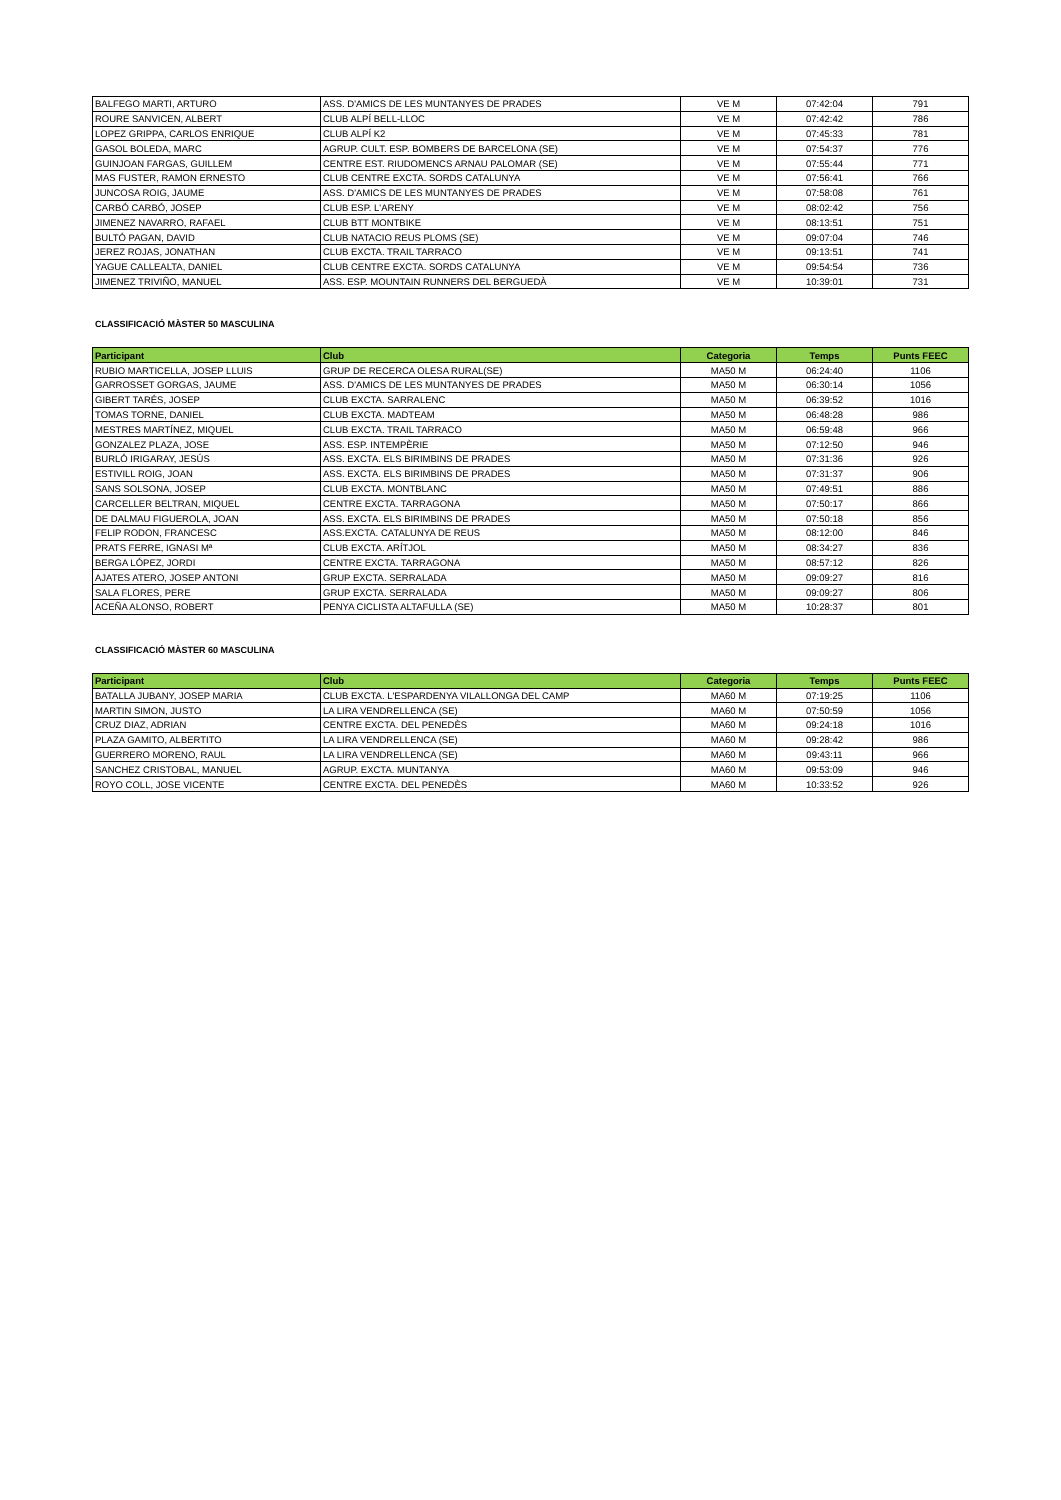| BALFEGO MARTI, ARTURO | ASS. D'AMICS DE LES MUNTANYES DE PRADES | VE M | 07:42:04 | 791 |
| ROURE SANVICEN, ALBERT | CLUB ALPÍ BELL-LLOC | VE M | 07:42:42 | 786 |
| LOPEZ GRIPPA, CARLOS ENRIQUE | CLUB ALPÍ K2 | VE M | 07:45:33 | 781 |
| GASOL BOLEDA, MARC | AGRUP. CULT. ESP. BOMBERS DE BARCELONA (SE) | VE M | 07:54:37 | 776 |
| GUINJOAN FARGAS, GUILLEM | CENTRE EST. RIUDOMENCS ARNAU PALOMAR (SE) | VE M | 07:55:44 | 771 |
| MAS FUSTER, RAMON ERNESTO | CLUB CENTRE EXCTA. SORDS CATALUNYA | VE M | 07:56:41 | 766 |
| JUNCOSA ROIG, JAUME | ASS. D'AMICS DE LES MUNTANYES DE PRADES | VE M | 07:58:08 | 761 |
| CARBÓ CARBÓ, JOSEP | CLUB ESP. L'ARENY | VE M | 08:02:42 | 756 |
| JIMENEZ NAVARRO, RAFAEL | CLUB BTT MONTBIKE | VE M | 08:13:51 | 751 |
| BULTÓ PAGAN, DAVID | CLUB NATACIO REUS PLOMS (SE) | VE M | 09:07:04 | 746 |
| JEREZ ROJAS, JONATHAN | CLUB EXCTA. TRAIL TARRACO | VE M | 09:13:51 | 741 |
| YAGUE CALLEALTA, DANIEL | CLUB CENTRE EXCTA. SORDS CATALUNYA | VE M | 09:54:54 | 736 |
| JIMENEZ TRIVIÑO, MANUEL | ASS. ESP. MOUNTAIN RUNNERS DEL BERGUEDÀ | VE M | 10:39:01 | 731 |
CLASSIFICACIÓ MÀSTER 50 MASCULINA
| Participant | Club | Categoria | Temps | Punts FEEC |
| --- | --- | --- | --- | --- |
| RUBIO MARTICELLA, JOSEP LLUIS | GRUP DE RECERCA OLESA RURAL(SE) | MA50 M | 06:24:40 | 1106 |
| GARROSSET GORGAS, JAUME | ASS. D'AMICS DE LES MUNTANYES DE PRADES | MA50 M | 06:30:14 | 1056 |
| GIBERT TARÉS, JOSEP | CLUB EXCTA. SARRALENC | MA50 M | 06:39:52 | 1016 |
| TOMAS TORNE, DANIEL | CLUB EXCTA. MADTEAM | MA50 M | 06:48:28 | 986 |
| MESTRES MARTÍNEZ, MIQUEL | CLUB EXCTA. TRAIL TARRACO | MA50 M | 06:59:48 | 966 |
| GONZALEZ PLAZA, JOSE | ASS. ESP. INTEMPÈRIE | MA50 M | 07:12:50 | 946 |
| BURLÓ IRIGARAY, JESÚS | ASS. EXCTA. ELS BIRIMBINS DE PRADES | MA50 M | 07:31:36 | 926 |
| ESTIVILL ROIG, JOAN | ASS. EXCTA. ELS BIRIMBINS DE PRADES | MA50 M | 07:31:37 | 906 |
| SANS SOLSONA, JOSEP | CLUB EXCTA. MONTBLANC | MA50 M | 07:49:51 | 886 |
| CARCELLER BELTRAN, MIQUEL | CENTRE EXCTA. TARRAGONA | MA50 M | 07:50:17 | 866 |
| DE DALMAU FIGUEROLA, JOAN | ASS. EXCTA. ELS BIRIMBINS DE PRADES | MA50 M | 07:50:18 | 856 |
| FELIP RODON, FRANCESC | ASS.EXCTA. CATALUNYA DE REUS | MA50 M | 08:12:00 | 846 |
| PRATS FERRE, IGNASI Mª | CLUB EXCTA. ARÍTJOL | MA50 M | 08:34:27 | 836 |
| BERGA LÓPEZ, JORDI | CENTRE EXCTA. TARRAGONA | MA50 M | 08:57:12 | 826 |
| AJATES ATERO, JOSEP ANTONI | GRUP EXCTA. SERRALADA | MA50 M | 09:09:27 | 816 |
| SALA FLORES, PERE | GRUP EXCTA. SERRALADA | MA50 M | 09:09:27 | 806 |
| ACEÑA ALONSO, ROBERT | PENYA CICLISTA ALTAFULLA (SE) | MA50 M | 10:28:37 | 801 |
CLASSIFICACIÓ MÀSTER 60 MASCULINA
| Participant | Club | Categoria | Temps | Punts FEEC |
| --- | --- | --- | --- | --- |
| BATALLA JUBANY, JOSEP MARIA | CLUB EXCTA. L'ESPARDENYA VILALLONGA DEL CAMP | MA60 M | 07:19:25 | 1106 |
| MARTIN SIMON, JUSTO | LA LIRA VENDRELLENCA (SE) | MA60 M | 07:50:59 | 1056 |
| CRUZ DIAZ, ADRIAN | CENTRE EXCTA. DEL PENEDÈS | MA60 M | 09:24:18 | 1016 |
| PLAZA GAMITO, ALBERTITO | LA LIRA VENDRELLENCA (SE) | MA60 M | 09:28:42 | 986 |
| GUERRERO MORENO, RAUL | LA LIRA VENDRELLENCA (SE) | MA60 M | 09:43:11 | 966 |
| SANCHEZ CRISTOBAL, MANUEL | AGRUP. EXCTA. MUNTANYA | MA60 M | 09:53:09 | 946 |
| ROYO COLL, JOSE VICENTE | CENTRE EXCTA. DEL PENEDÈS | MA60 M | 10:33:52 | 926 |